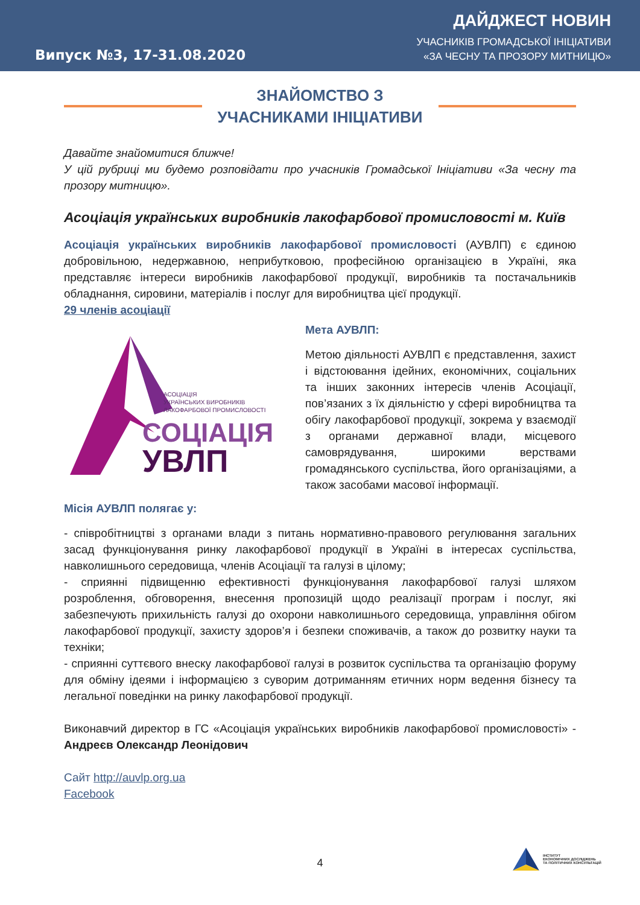Випуск №3, 17-31.08.2020
ДАЙДЖЕСТ НОВИН
УЧАСНИКІВ ГРОМАДСЬКОЇ ІНІЦІАТИВИ
«ЗА ЧЕСНУ ТА ПРОЗОРУ МИТНИЦЮ»
ЗНАЙОМСТВО З
УЧАСНИКАМИ ІНІЦІАТИВИ
Давайте знайомитися ближче!
У цій рубриці ми будемо розповідати про учасників Громадської Ініціативи «За чесну та прозору митницю».
Асоціація українських виробників лакофарбової промисловості м. Київ
Асоціація українських виробників лакофарбової промисловості (АУВЛП) є єдиною добровільною, недержавною, неприбутковою, професійною організацією в Україні, яка представляє інтереси виробників лакофарбової продукції, виробників та постачальників обладнання, сировини, матеріалів і послуг для виробництва цієї продукції.
29 членів асоціації
АСОЦІАЦІЯ
УКРАЇНСЬКИХ ВИРОБНИКІВ
ЛАКОФАРБОВОЇ ПРОМИСЛОВОСТІ
СОЦІАЦІЯ
УВЛП
Мета АУВЛП:
Метою діяльності АУВЛП є представлення, захист і відстоювання ідейних, економічних, соціальних та інших законних інтересів членів Асоціації, пов’язаних з їх діяльністю у сфері виробництва та обігу лакофарбової продукції, зокрема у взаємодії з органами державної влади, місцевого самоврядування, широкими верствами громадянського суспільства, його організаціями, а також засобами масової інформації.
Місія АУВЛП полягає у:
- співробітництві з органами влади з питань нормативно-правового регулювання загальних засад функціонування ринку лакофарбової продукції в Україні в інтересах суспільства, навколишнього середовища, членів Асоціації та галузі в цілому;
- сприянні підвищенню ефективності функціонування лакофарбової галузі шляхом розроблення, обговорення, внесення пропозицій щодо реалізації програм і послуг, які забезпечують прихильність галузі до охорони навколишнього середовища, управління обігом лакофарбової продукції, захисту здоров’я і безпеки споживачів, а також до розвитку науки та техніки;
- сприянні суттєвого внеску лакофарбової галузі в розвиток суспільства та організацію форуму для обміну ідеями і інформацією з суворим дотриманням етичних норм ведення бізнесу та легальної поведінки на ринку лакофарбової продукції.
Виконавчий директор в ГС «Асоціація українських виробників лакофарбової промисловості» - Андреєв Олександр Леонідович
Сайт http://auvlp.org.ua
Facebook
4
ІНСТИТУТ
ЕКОНОМІЧНИХ ДОСЛІДЖЕНЬ
ТА ПОЛІТИЧНИХ КОНСУЛЬТАЦІЙ